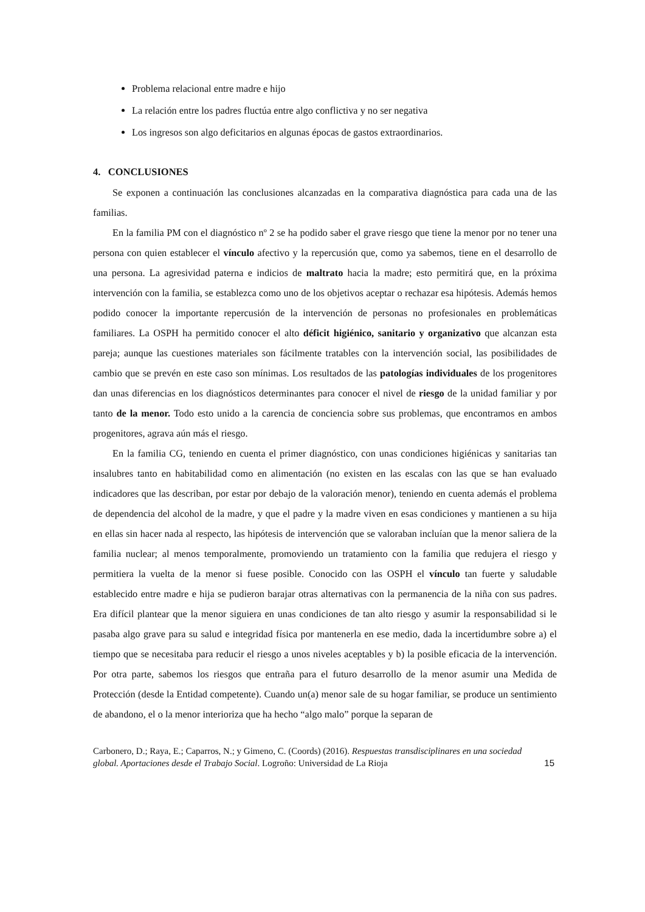Problema relacional entre madre e hijo
La relación entre los padres fluctúa entre algo conflictiva y no ser negativa
Los ingresos son algo deficitarios en algunas épocas de gastos extraordinarios.
4. CONCLUSIONES
Se exponen a continuación las conclusiones alcanzadas en la comparativa diagnóstica para cada una de las familias.
En la familia PM con el diagnóstico nº 2 se ha podido saber el grave riesgo que tiene la menor por no tener una persona con quien establecer el vínculo afectivo y la repercusión que, como ya sabemos, tiene en el desarrollo de una persona. La agresividad paterna e indicios de maltrato hacia la madre; esto permitirá que, en la próxima intervención con la familia, se establezca como uno de los objetivos aceptar o rechazar esa hipótesis. Además hemos podido conocer la importante repercusión de la intervención de personas no profesionales en problemáticas familiares. La OSPH ha permitido conocer el alto déficit higiénico, sanitario y organizativo que alcanzan esta pareja; aunque las cuestiones materiales son fácilmente tratables con la intervención social, las posibilidades de cambio que se prevén en este caso son mínimas. Los resultados de las patologías individuales de los progenitores dan unas diferencias en los diagnósticos determinantes para conocer el nivel de riesgo de la unidad familiar y por tanto de la menor. Todo esto unido a la carencia de conciencia sobre sus problemas, que encontramos en ambos progenitores, agrava aún más el riesgo.
En la familia CG, teniendo en cuenta el primer diagnóstico, con unas condiciones higiénicas y sanitarias tan insalubres tanto en habitabilidad como en alimentación (no existen en las escalas con las que se han evaluado indicadores que las describan, por estar por debajo de la valoración menor), teniendo en cuenta además el problema de dependencia del alcohol de la madre, y que el padre y la madre viven en esas condiciones y mantienen a su hija en ellas sin hacer nada al respecto, las hipótesis de intervención que se valoraban incluían que la menor saliera de la familia nuclear; al menos temporalmente, promoviendo un tratamiento con la familia que redujera el riesgo y permitiera la vuelta de la menor si fuese posible. Conocido con las OSPH el vínculo tan fuerte y saludable establecido entre madre e hija se pudieron barajar otras alternativas con la permanencia de la niña con sus padres. Era difícil plantear que la menor siguiera en unas condiciones de tan alto riesgo y asumir la responsabilidad si le pasaba algo grave para su salud e integridad física por mantenerla en ese medio, dada la incertidumbre sobre a) el tiempo que se necesitaba para reducir el riesgo a unos niveles aceptables y b) la posible eficacia de la intervención. Por otra parte, sabemos los riesgos que entraña para el futuro desarrollo de la menor asumir una Medida de Protección (desde la Entidad competente). Cuando un(a) menor sale de su hogar familiar, se produce un sentimiento de abandono, el o la menor interioriza que ha hecho “algo malo” porque la separan de
Carbonero, D.; Raya, E.; Caparros, N.; y Gimeno, C. (Coords) (2016). Respuestas transdisciplinares en una sociedad global. Aportaciones desde el Trabajo Social. Logroño: Universidad de La Rioja
15